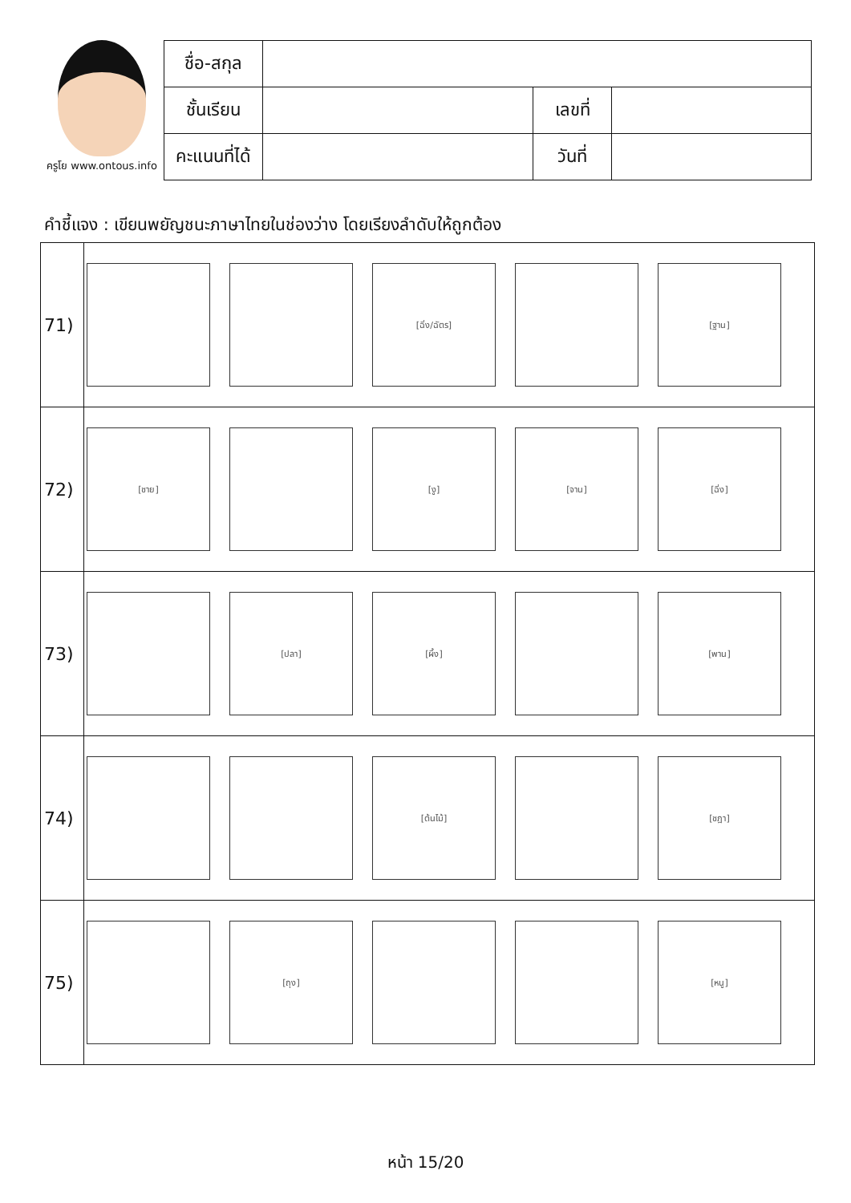ครูโย www.ontous.info
| ชื่อ-สกุล | | | |
| ชั้นเรียน | | เลขที่ | |
| คะแนนที่ได้ | | วันที่ | |
คำชี้แจง : เขียนพยัญชนะภาษาไทยในช่องว่าง โดยเรียงลำดับให้ถูกต้อง
| 71) | [ฉิ่ง/ฉัตร] [ฐาน] |
| 72) | [ชาย] [งู] [จาน] [ฉิ่ง] |
| 73) | [ปลา] [ผึ้ง] [พาน] |
| 74) | [ต้นไม้] [ชฎา] |
| 75) | [ถุง] [หนู] |
หน้า 15/20